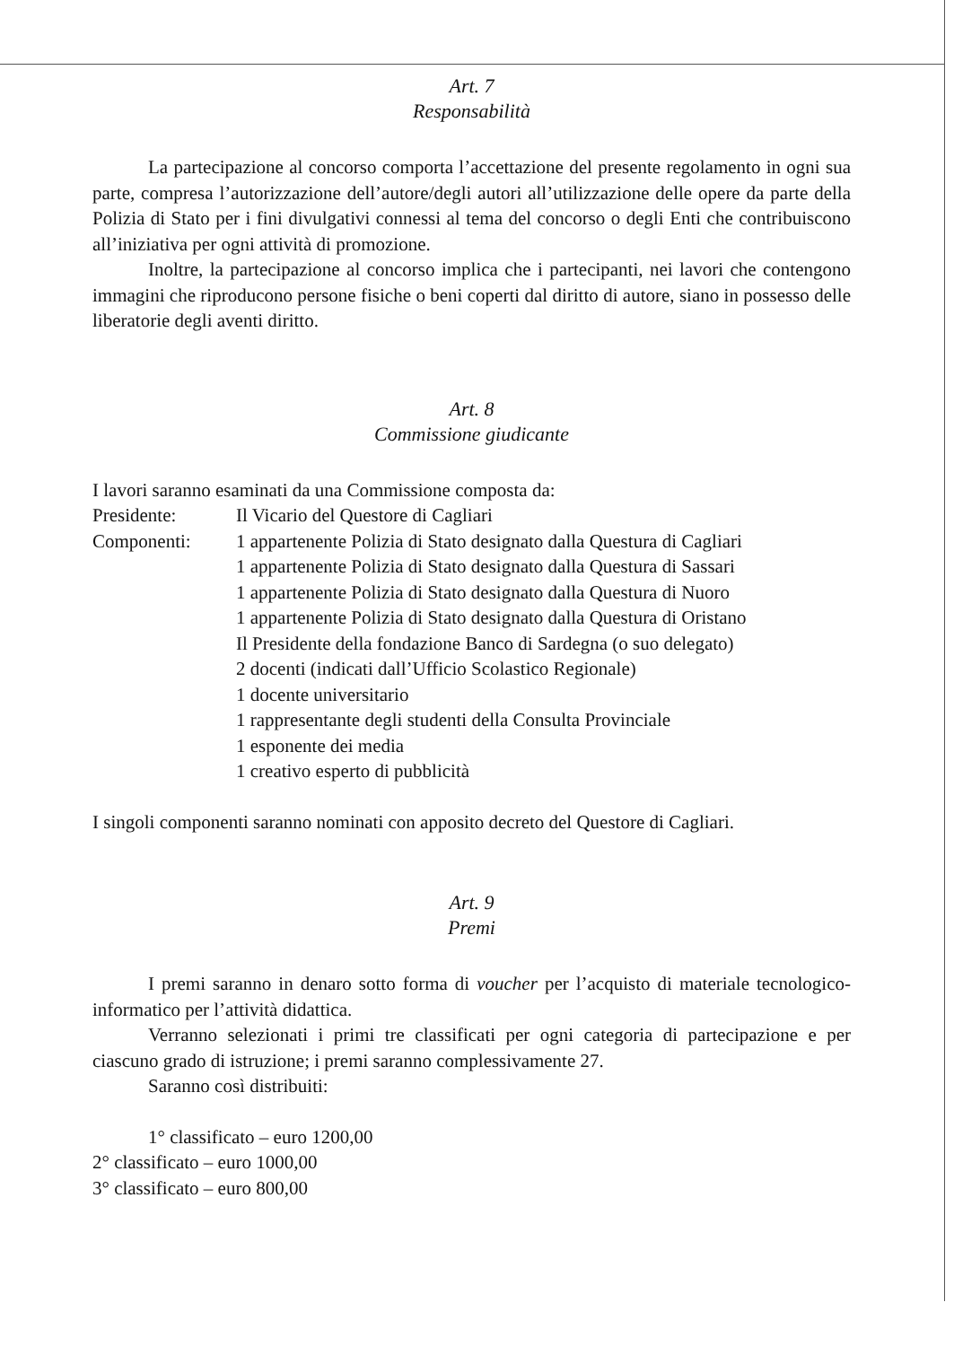Art. 7
Responsabilità
La partecipazione al concorso comporta l’accettazione del presente regolamento in ogni sua parte, compresa l’autorizzazione dell’autore/degli autori all’utilizzazione delle opere da parte della Polizia di Stato per i fini divulgativi connessi al tema del concorso o degli Enti che contribuiscono all’iniziativa per ogni attività di promozione.
Inoltre, la partecipazione al concorso implica che i partecipanti, nei lavori che contengono immagini che riproducono persone fisiche o beni coperti dal diritto di autore, siano in possesso delle liberatorie degli aventi diritto.
Art. 8
Commissione giudicante
I lavori saranno esaminati da una Commissione composta da:
| Presidente: | Il Vicario del Questore di Cagliari |
| Componenti: | 1 appartenente Polizia di Stato designato dalla Questura di Cagliari 1 appartenente Polizia di Stato designato dalla Questura di Sassari 1 appartenente Polizia di Stato designato dalla Questura di Nuoro 1 appartenente Polizia di Stato designato dalla Questura di Oristano Il Presidente della fondazione Banco di Sardegna (o suo delegato) 2 docenti (indicati dall’Ufficio Scolastico Regionale) 1 docente universitario 1 rappresentante degli studenti della Consulta Provinciale 1 esponente dei media 1 creativo esperto di pubblicità |
I singoli componenti saranno nominati con apposito decreto del Questore di Cagliari.
Art. 9
Premi
I premi saranno in denaro sotto forma di voucher per l’acquisto di materiale tecnologico-informatico per l’attività didattica.
Verranno selezionati i primi tre classificati per ogni categoria di partecipazione e per ciascuno grado di istruzione; i premi saranno complessivamente 27.
Saranno così distribuiti:
1° classificato – euro 1200,00
2° classificato – euro 1000,00
3° classificato – euro 800,00